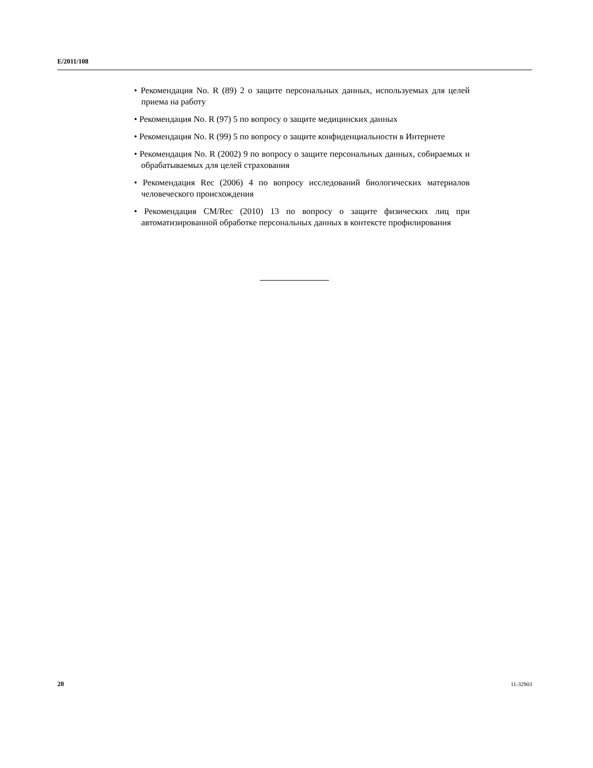E/2011/108
• Рекомендация No. R (89) 2 о защите персональных данных, используемых для целей приема на работу
• Рекомендация No. R (97) 5 по вопросу о защите медицинских данных
• Рекомендация No. R (99) 5 по вопросу о защите конфиденциальности в Интернете
• Рекомендация No. R (2002) 9 по вопросу о защите персональных данных, собираемых и обрабатываемых для целей страхования
• Рекомендация Rec (2006) 4 по вопросу исследований биологических материалов человеческого происхождения
• Рекомендация CM/Rec (2010) 13 по вопросу о защите физических лиц при автоматизированной обработке персональных данных в контексте профилирования
20 11-32903